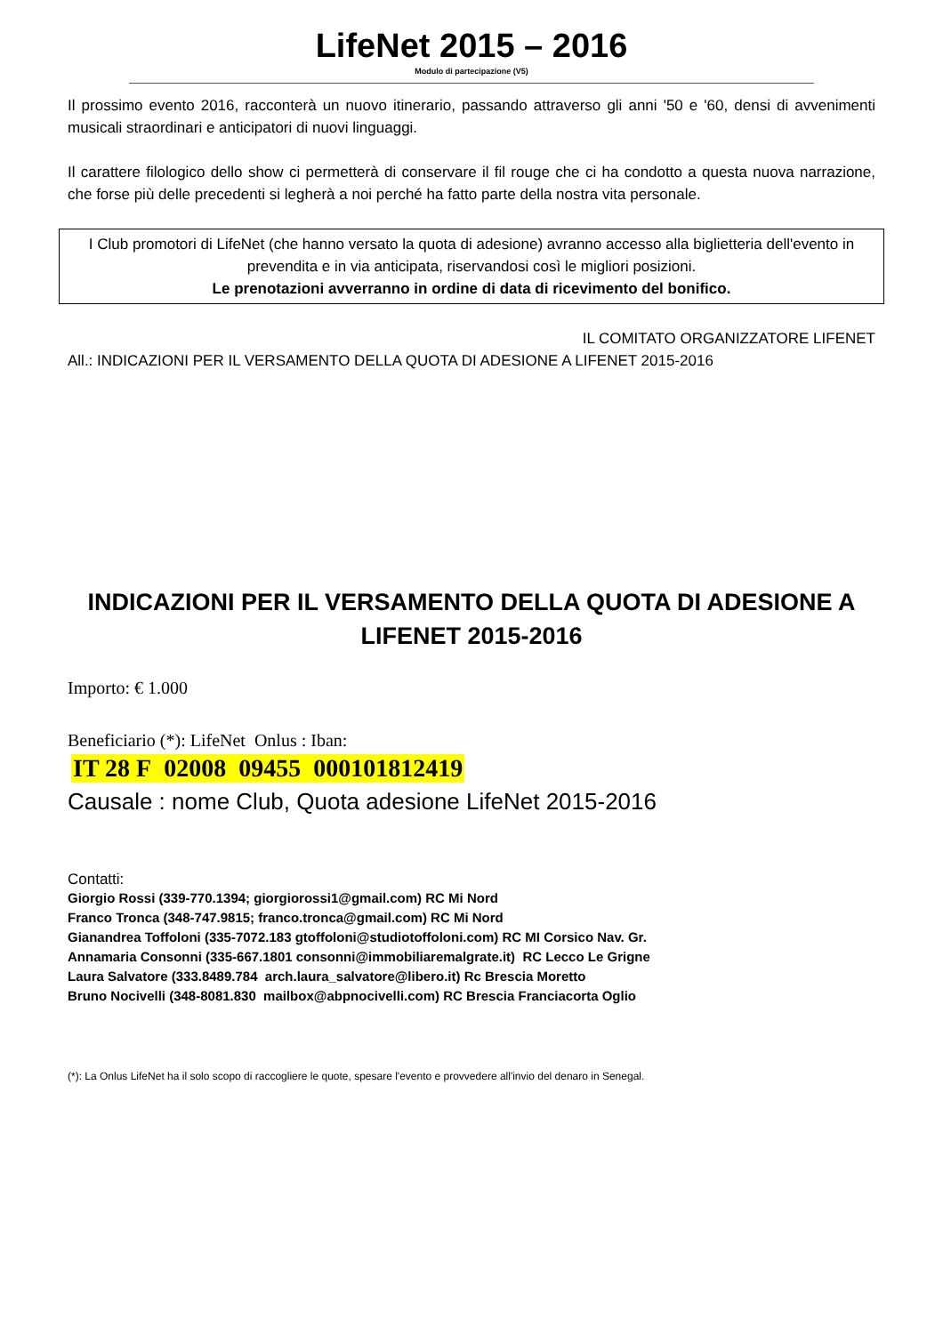LifeNet 2015 – 2016
Modulo di partecipazione (V5)
Il prossimo evento 2016, racconterà un nuovo itinerario, passando attraverso gli anni '50 e '60, densi di avvenimenti musicali straordinari e anticipatori di nuovi linguaggi.
Il carattere filologico dello show ci permetterà di conservare il fil rouge che ci ha condotto a questa nuova narrazione, che forse più delle precedenti si legherà a noi perché ha fatto parte della nostra vita personale.
I Club promotori di LifeNet (che hanno versato la quota di adesione) avranno accesso alla biglietteria dell'evento in prevendita e in via anticipata, riservandosi così le migliori posizioni.
Le prenotazioni avverranno in ordine di data di ricevimento del bonifico.
IL COMITATO ORGANIZZATORE LIFENET
All.: INDICAZIONI PER IL VERSAMENTO DELLA QUOTA DI ADESIONE A LIFENET 2015-2016
INDICAZIONI PER IL VERSAMENTO DELLA QUOTA DI ADESIONE A LIFENET 2015-2016
Importo: € 1.000
Beneficiario (*): LifeNet Onlus : Iban:
IT 28 F 02008 09455 000101812419
Causale : nome Club, Quota adesione LifeNet 2015-2016
Contatti:
Giorgio Rossi (339-770.1394; giorgiorossi1@gmail.com) RC Mi Nord
Franco Tronca (348-747.9815; franco.tronca@gmail.com) RC Mi Nord
Gianandrea Toffoloni (335-7072.183 gtoffoloni@studiotoffoloni.com) RC MI Corsico Nav. Gr.
Annamaria Consonni (335-667.1801 consonni@immobiliaremalgrate.it) RC Lecco Le Grigne
Laura Salvatore (333.8489.784 arch.laura_salvatore@libero.it) Rc Brescia Moretto
Bruno Nocivelli (348-8081.830 mailbox@abpnocivelli.com) RC Brescia Franciacorta Oglio
(*): La Onlus LifeNet ha il solo scopo di raccogliere le quote, spesare l'evento e provvedere all'invio del denaro in Senegal.